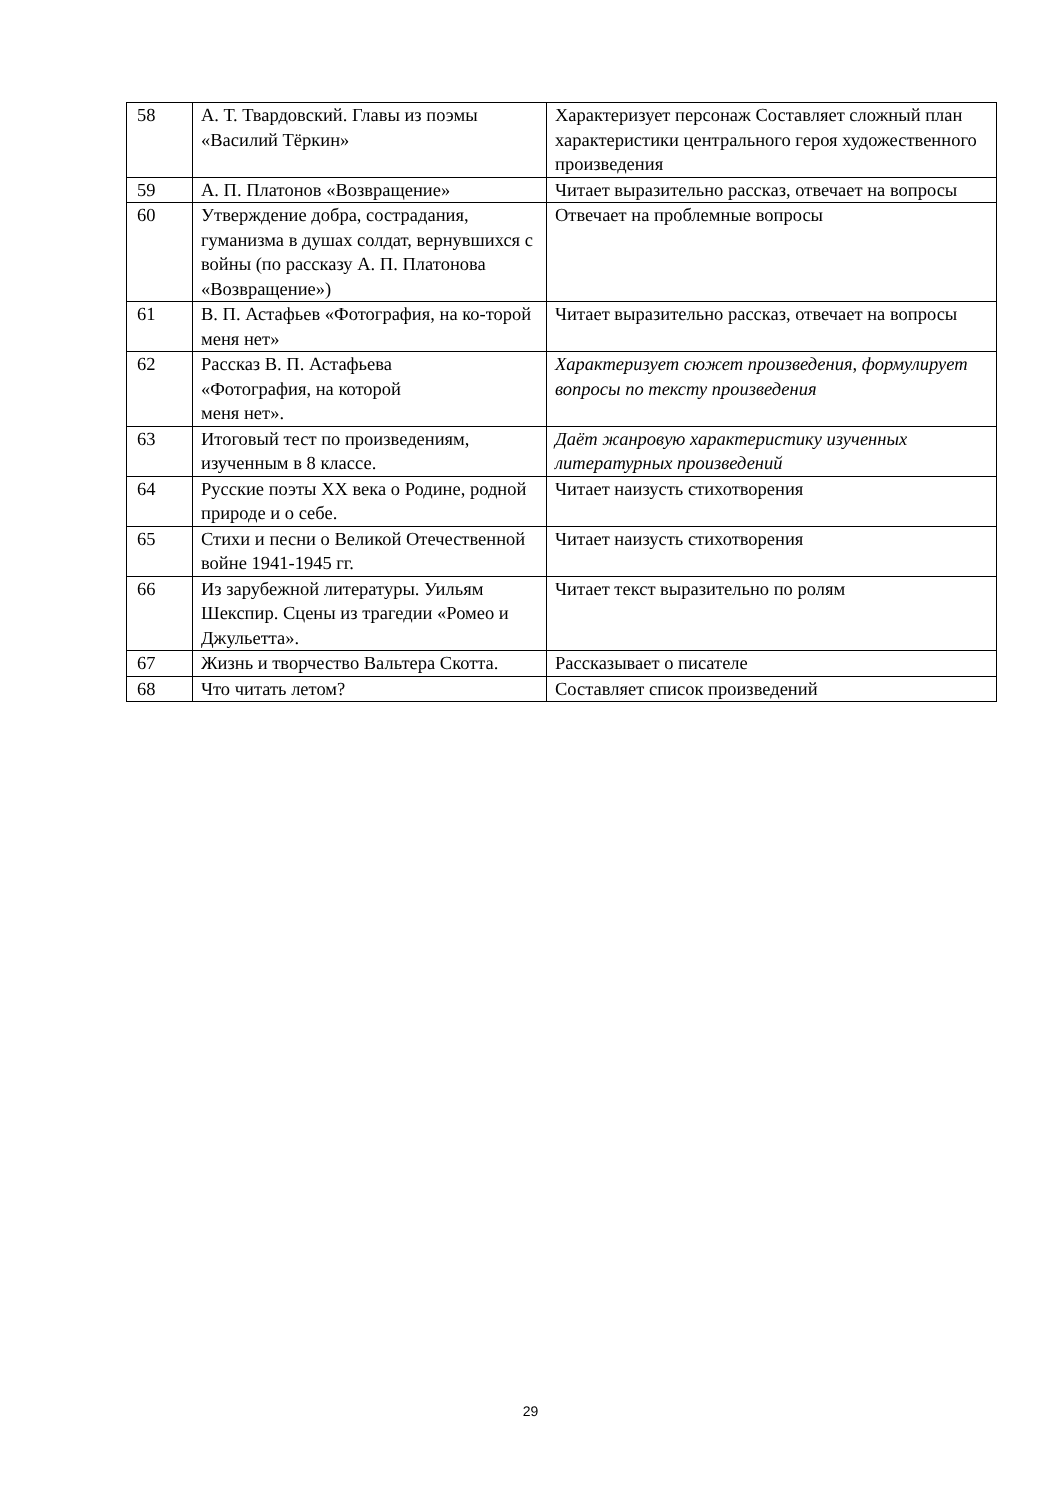| 58 | А. Т. Твардовский. Главы из поэмы «Василий Тёркин» | Характеризует персонаж Составляет сложный план характеристики центрального героя художественного произведения |
| 59 | А. П. Платонов «Возвращение» | Читает выразительно рассказ, отвечает на вопросы |
| 60 | Утверждение добра, сострадания, гуманизма в душах солдат, вернувшихся с войны (по рассказу А. П. Платонова «Возвращение») | Отвечает на проблемные вопросы |
| 61 | В. П. Астафьев «Фотография, на ко-торой меня нет» | Читает выразительно рассказ, отвечает на вопросы |
| 62 | Рассказ В. П. Астафьева «Фотография, на которой меня нет». | Характеризует сюжет произведения, формулирует вопросы по тексту произведения |
| 63 | Итоговый тест по произведениям, изученным в 8 классе. | Даёт жанровую характеристику изученных литературных произведений |
| 64 | Русские поэты XX века о Родине, родной природе и о себе. | Читает наизусть стихотворения |
| 65 | Стихи и песни о Великой Отечественной войне 1941-1945 гг. | Читает наизусть стихотворения |
| 66 | Из зарубежной литературы. Уильям Шекспир. Сцены из трагедии «Ромео и Джульетта». | Читает текст выразительно по ролям |
| 67 | Жизнь и творчество Вальтера Скотта. | Рассказывает о писателе |
| 68 | Что читать летом? | Составляет список произведений |
29